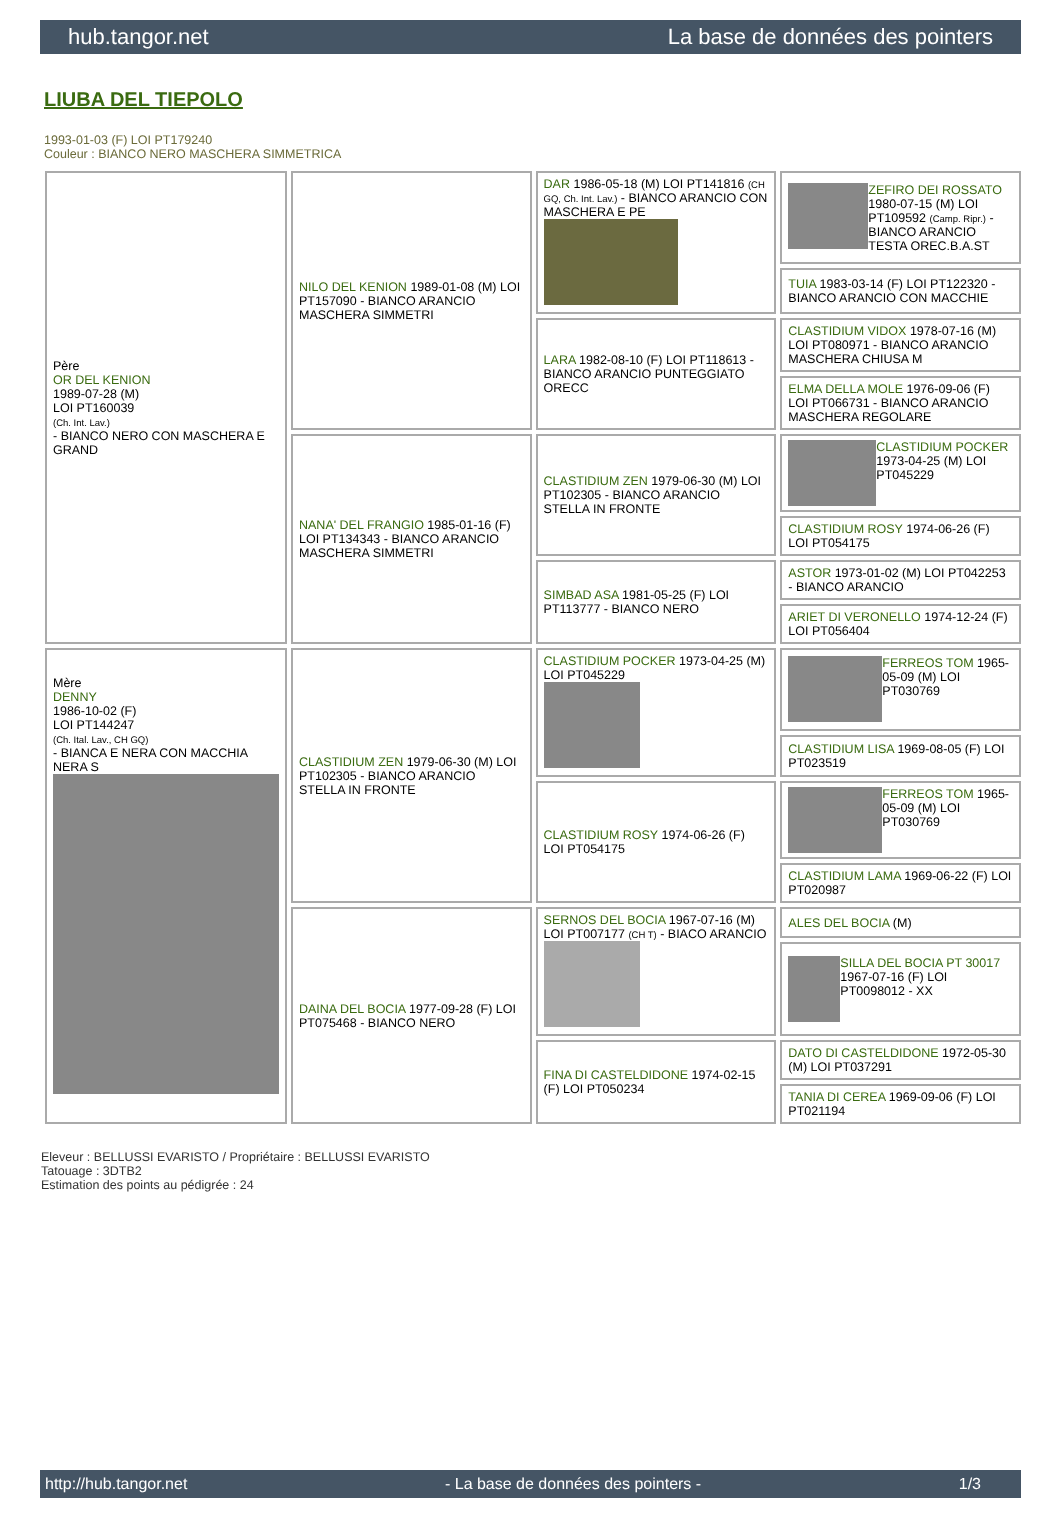hub.tangor.net La base de données des pointers
LIUBA DEL TIEPOLO
1993-01-03 (F) LOI PT179240
Couleur : BIANCO NERO MASCHERA SIMMETRICA
| Père OR DEL KENION 1989-07-28 (M) LOI PT160039 (Ch. Int. Lav.) - BIANCO NERO CON MASCHERA E GRAND | NILO DEL KENION 1989-01-08 (M) LOI PT157090 - BIANCO ARANCIO MASCHERA SIMMETRI | DAR 1986-05-18 (M) LOI PT141816 (CH GQ, Ch. Int. Lav.) - BIANCO ARANCIO CON MASCHERA E PE | ZEFIRO DEI ROSSATO 1980-07-15 (M) LOI PT109592 (Camp. Ripr.) - BIANCO ARANCIO TESTA OREC.B.A.ST |
| | | | TUIA 1983-03-14 (F) LOI PT122320 - BIANCO ARANCIO CON MACCHIE |
| | | LARA 1982-08-10 (F) LOI PT118613 - BIANCO ARANCIO PUNTEGGIATO ORECC | CLASTIDIUM VIDOX 1978-07-16 (M) LOI PT080971 - BIANCO ARANCIO MASCHERA CHIUSA M |
| | | | ELMA DELLA MOLE 1976-09-06 (F) LOI PT066731 - BIANCO ARANCIO MASCHERA REGOLARE |
| | NANA' DEL FRANGIO 1985-01-16 (F) LOI PT134343 - BIANCO ARANCIO MASCHERA SIMMETRI | CLASTIDIUM ZEN 1979-06-30 (M) LOI PT102305 - BIANCO ARANCIO STELLA IN FRONTE | CLASTIDIUM POCKER 1973-04-25 (M) LOI PT045229 |
| | | | CLASTIDIUM ROSY 1974-06-26 (F) LOI PT054175 |
| | | SIMBAD ASA 1981-05-25 (F) LOI PT113777 - BIANCO NERO | ASTOR 1973-01-02 (M) LOI PT042253 - BIANCO ARANCIO |
| | | | ARIET DI VERONELLO 1974-12-24 (F) LOI PT056404 |
| Mère DENNY 1986-10-02 (F) LOI PT144247 (Ch. Ital. Lav., CH GQ) - BIANCA E NERA CON MACCHIA NERA S | CLASTIDIUM ZEN 1979-06-30 (M) LOI PT102305 - BIANCO ARANCIO STELLA IN FRONTE | CLASTIDIUM POCKER 1973-04-25 (M) LOI PT045229 | FERREOS TOM 1965-05-09 (M) LOI PT030769 |
| | | | CLASTIDIUM LISA 1969-08-05 (F) LOI PT023519 |
| | | CLASTIDIUM ROSY 1974-06-26 (F) LOI PT054175 | FERREOS TOM 1965-05-09 (M) LOI PT030769 |
| | | | CLASTIDIUM LAMA 1969-06-22 (F) LOI PT020987 |
| | DAINA DEL BOCIA 1977-09-28 (F) LOI PT075468 - BIANCO NERO | SERNOS DEL BOCIA 1967-07-16 (M) LOI PT007177 (CH T) - BIACO ARANCIO | ALES DEL BOCIA (M) |
| | | | SILLA DEL BOCIA PT 30017 1967-07-16 (F) LOI PT0098012 - XX |
| | | FINA DI CASTELDIDONE 1974-02-15 (F) LOI PT050234 | DATO DI CASTELDIDONE 1972-05-30 (M) LOI PT037291 |
| | | | TANIA DI CEREA 1969-09-06 (F) LOI PT021194 |
Eleveur : BELLUSSI EVARISTO / Propriétaire : BELLUSSI EVARISTO
Tatouage : 3DTB2
Estimation des points au pédigrée : 24
http://hub.tangor.net - La base de données des pointers - 1/3